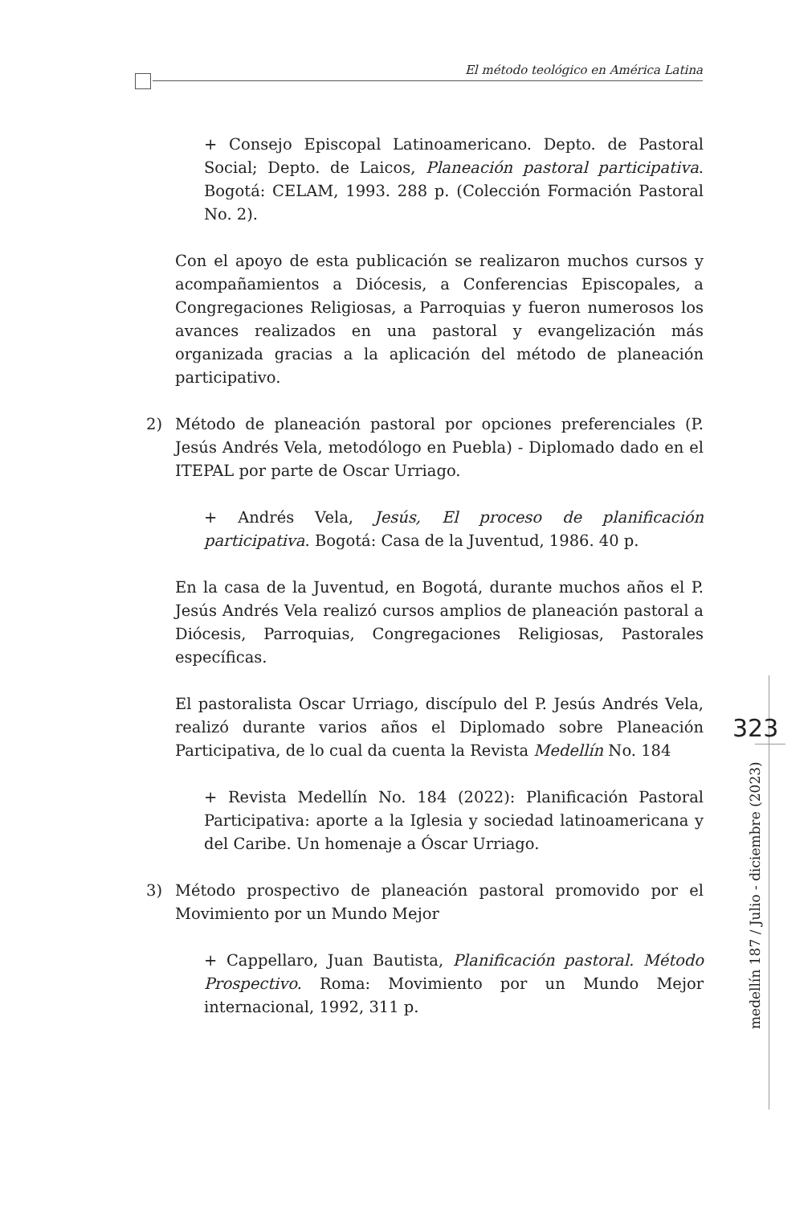El método teológico en América Latina
+ Consejo Episcopal Latinoamericano. Depto. de Pastoral Social; Depto. de Laicos, Planeación pastoral participativa. Bogotá: CELAM, 1993. 288 p. (Colección Formación Pastoral No. 2).
Con el apoyo de esta publicación se realizaron muchos cursos y acompañamientos a Diócesis, a Conferencias Episcopales, a Congregaciones Religiosas, a Parroquias y fueron numerosos los avances realizados en una pastoral y evangelización más organizada gracias a la aplicación del método de planeación participativo.
2) Método de planeación pastoral por opciones preferenciales (P. Jesús Andrés Vela, metodólogo en Puebla) - Diplomado dado en el ITEPAL por parte de Oscar Urriago.
+ Andrés Vela, Jesús, El proceso de planificación participativa. Bogotá: Casa de la Juventud, 1986. 40 p.
En la casa de la Juventud, en Bogotá, durante muchos años el P. Jesús Andrés Vela realizó cursos amplios de planeación pastoral a Diócesis, Parroquias, Congregaciones Religiosas, Pastorales específicas.
El pastoralista Oscar Urriago, discípulo del P. Jesús Andrés Vela, realizó durante varios años el Diplomado sobre Planeación Participativa, de lo cual da cuenta la Revista Medellín No. 184
+ Revista Medellín No. 184 (2022): Planificación Pastoral Participativa: aporte a la Iglesia y sociedad latinoamericana y del Caribe. Un homenaje a Óscar Urriago.
3) Método prospectivo de planeación pastoral promovido por el Movimiento por un Mundo Mejor
+ Cappellaro, Juan Bautista, Planificación pastoral. Método Prospectivo. Roma: Movimiento por un Mundo Mejor internacional, 1992, 311 p.
323
medellín 187 / Julio - diciembre (2023)